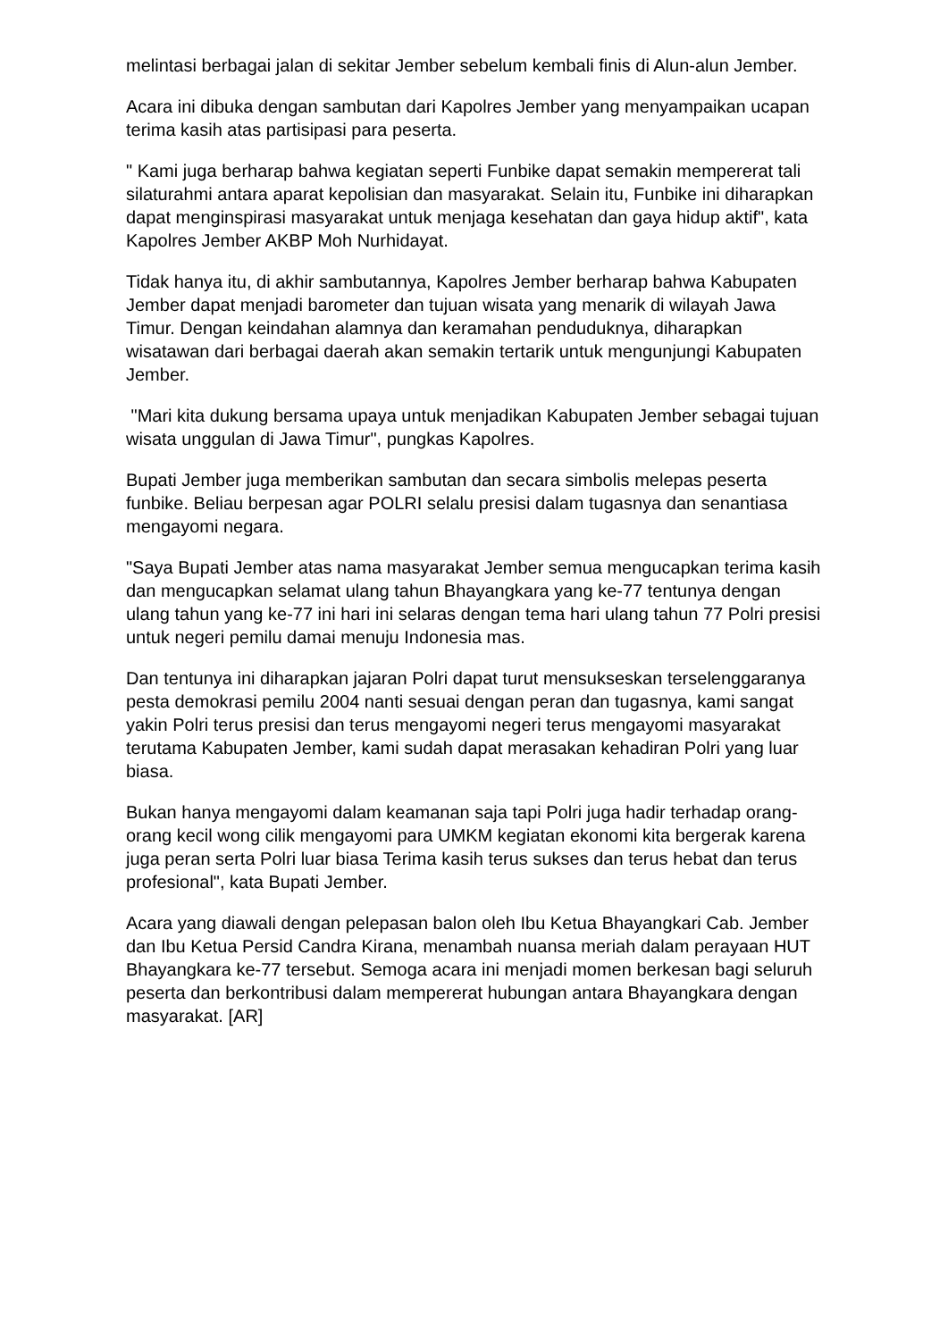melintasi berbagai jalan di sekitar Jember sebelum kembali finis di Alun-alun Jember.
Acara ini dibuka dengan sambutan dari Kapolres Jember yang menyampaikan ucapan terima kasih atas partisipasi para peserta.
" Kami juga berharap bahwa kegiatan seperti Funbike dapat semakin mempererat tali silaturahmi antara aparat kepolisian dan masyarakat. Selain itu, Funbike ini diharapkan dapat menginspirasi masyarakat untuk menjaga kesehatan dan gaya hidup aktif", kata Kapolres Jember AKBP Moh Nurhidayat.
Tidak hanya itu, di akhir sambutannya, Kapolres Jember berharap bahwa Kabupaten Jember dapat menjadi barometer dan tujuan wisata yang menarik di wilayah Jawa Timur. Dengan keindahan alamnya dan keramahan penduduknya, diharapkan wisatawan dari berbagai daerah akan semakin tertarik untuk mengunjungi Kabupaten Jember.
"Mari kita dukung bersama upaya untuk menjadikan Kabupaten Jember sebagai tujuan wisata unggulan di Jawa Timur", pungkas Kapolres.
Bupati Jember juga memberikan sambutan dan secara simbolis melepas peserta funbike. Beliau berpesan agar POLRI selalu presisi dalam tugasnya dan senantiasa mengayomi negara.
"Saya Bupati Jember atas nama masyarakat Jember semua mengucapkan terima kasih dan mengucapkan selamat ulang tahun Bhayangkara yang ke-77 tentunya dengan ulang tahun yang ke-77 ini hari ini selaras dengan tema hari ulang tahun 77 Polri presisi untuk negeri pemilu damai menuju Indonesia mas.
Dan tentunya ini diharapkan jajaran Polri dapat turut mensukseskan terselenggaranya pesta demokrasi pemilu 2004 nanti sesuai dengan peran dan tugasnya, kami sangat yakin Polri terus presisi dan terus mengayomi negeri terus mengayomi masyarakat terutama Kabupaten Jember, kami sudah dapat merasakan kehadiran Polri yang luar biasa.
Bukan hanya mengayomi dalam keamanan saja tapi Polri juga hadir terhadap orang-orang kecil wong cilik mengayomi para UMKM kegiatan ekonomi kita bergerak karena juga peran serta Polri luar biasa Terima kasih terus sukses dan terus hebat dan terus profesional", kata Bupati Jember.
Acara yang diawali dengan pelepasan balon oleh Ibu Ketua Bhayangkari Cab. Jember dan Ibu Ketua Persid Candra Kirana, menambah nuansa meriah dalam perayaan HUT Bhayangkara ke-77 tersebut. Semoga acara ini menjadi momen berkesan bagi seluruh peserta dan berkontribusi dalam mempererat hubungan antara Bhayangkara dengan masyarakat. [AR]